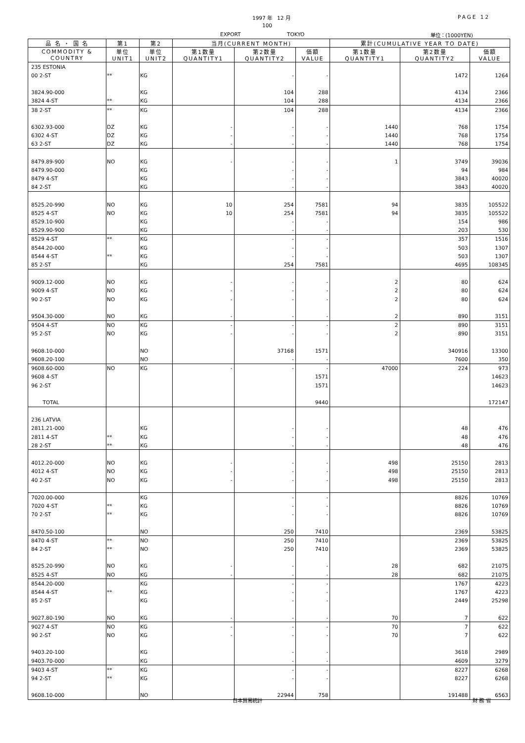1997 年　12 月 PAGE 12
100
EXPORT TOKYO 単位：(1000YEN)
| 品 名 ・ 国 名 | 第1 | 第2 | 当月(CURRENT MONTH) | | | 累計(CUMULATIVE YEAR TO DATE) | | |
| --- | --- | --- | --- | --- | --- | --- | --- | --- |
| COMMODITY & COUNTRY | 単位 UNIT1 | 単位 UNIT2 | 第1数量 QUANTITY1 | 第2数量 QUANTITY2 | 価額 VALUE | 第1数量 QUANTITY1 | 第2数量 QUANTITY2 | 価額 VALUE |
| 235 ESTONIA | | | | | | | | |
| 00 2-ST | ** | KG | | - | - | | 1472 | 1264 |
| 3824.90-000 | | KG | | 104 | 288 | | 4134 | 2366 |
| 3824 4-ST | ** | KG | | 104 | 288 | | 4134 | 2366 |
| 38 2-ST | ** | KG | | 104 | 288 | | 4134 | 2366 |
| 6302.93-000 | DZ | KG | - | - | - | 1440 | 768 | 1754 |
| 6302 4-ST | DZ | KG | - | - | - | 1440 | 768 | 1754 |
| 63 2-ST | DZ | KG | - | - | - | 1440 | 768 | 1754 |
| 8479.89-900 | NO | KG | - | - | - | 1 | 3749 | 39036 |
| 8479.90-000 | | KG | | - | - | | 94 | 984 |
| 8479 4-ST | | KG | | - | - | | 3843 | 40020 |
| 84 2-ST | | KG | | - | - | | 3843 | 40020 |
| 8525.20-990 | NO | KG | 10 | 254 | 7581 | 94 | 3835 | 105522 |
| 8525 4-ST | NO | KG | 10 | 254 | 7581 | 94 | 3835 | 105522 |
| 8529.10-900 | | KG | | - | - | | 154 | 986 |
| 8529.90-900 | | KG | | - | - | | 203 | 530 |
| 8529 4-ST | ** | KG | | - | - | | 357 | 1516 |
| 8544.20-000 | | KG | | - | - | | 503 | 1307 |
| 8544 4-ST | ** | KG | | - | - | | 503 | 1307 |
| 85 2-ST | | KG | | 254 | 7581 | | 4695 | 108345 |
| 9009.12-000 | NO | KG | - | - | - | 2 | 80 | 624 |
| 9009 4-ST | NO | KG | - | - | - | 2 | 80 | 624 |
| 90 2-ST | NO | KG | - | - | - | 2 | 80 | 624 |
| 9504.30-000 | NO | KG | - | - | - | 2 | 890 | 3151 |
| 9504 4-ST | NO | KG | - | - | - | 2 | 890 | 3151 |
| 95 2-ST | NO | KG | - | - | - | 2 | 890 | 3151 |
| 9608.10-000 | | NO | | 37168 | 1571 | | 340916 | 13300 |
| 9608.20-100 | | NO | | - | - | | 7600 | 350 |
| 9608.60-000 | NO | KG | - | - | - | 47000 | 224 | 973 |
| 9608 4-ST | | | | | 1571 | | | 14623 |
| 96 2-ST | | | | | 1571 | | | 14623 |
| TOTAL | | | | | 9440 | | | 172147 |
| 236 LATVIA | | | | | | | | |
| 2811.21-000 | | KG | | - | - | | 48 | 476 |
| 2811 4-ST | ** | KG | | - | - | | 48 | 476 |
| 28 2-ST | ** | KG | | - | - | | 48 | 476 |
| 4012.20-000 | NO | KG | - | - | - | 498 | 25150 | 2813 |
| 4012 4-ST | NO | KG | - | - | - | 498 | 25150 | 2813 |
| 40 2-ST | NO | KG | - | - | - | 498 | 25150 | 2813 |
| 7020.00-000 | | KG | | - | - | | 8826 | 10769 |
| 7020 4-ST | ** | KG | | - | - | | 8826 | 10769 |
| 70 2-ST | ** | KG | | - | - | | 8826 | 10769 |
| 8470.50-100 | | NO | | 250 | 7410 | | 2369 | 53825 |
| 8470 4-ST | ** | NO | | 250 | 7410 | | 2369 | 53825 |
| 84 2-ST | ** | NO | | 250 | 7410 | | 2369 | 53825 |
| 8525.20-990 | NO | KG | - | - | - | 28 | 682 | 21075 |
| 8525 4-ST | NO | KG | - | - | - | 28 | 682 | 21075 |
| 8544.20-000 | | KG | | - | - | | 1767 | 4223 |
| 8544 4-ST | ** | KG | | - | - | | 1767 | 4223 |
| 85 2-ST | | KG | | - | - | | 2449 | 25298 |
| 9027.80-190 | NO | KG | - | - | - | 70 | 7 | 622 |
| 9027 4-ST | NO | KG | - | - | - | 70 | 7 | 622 |
| 90 2-ST | NO | KG | - | - | - | 70 | 7 | 622 |
| 9403.20-100 | | KG | | - | - | | 3618 | 2989 |
| 9403.70-000 | | KG | | - | - | | 4609 | 3279 |
| 9403 4-ST | ** | KG | | - | - | | 8227 | 6268 |
| 94 2-ST | ** | KG | | - | - | | 8227 | 6268 |
| 9608.10-000 | | NO | | 22944 | 758 | | 191488 | 6563 |
日本貿易統計 財 務 省